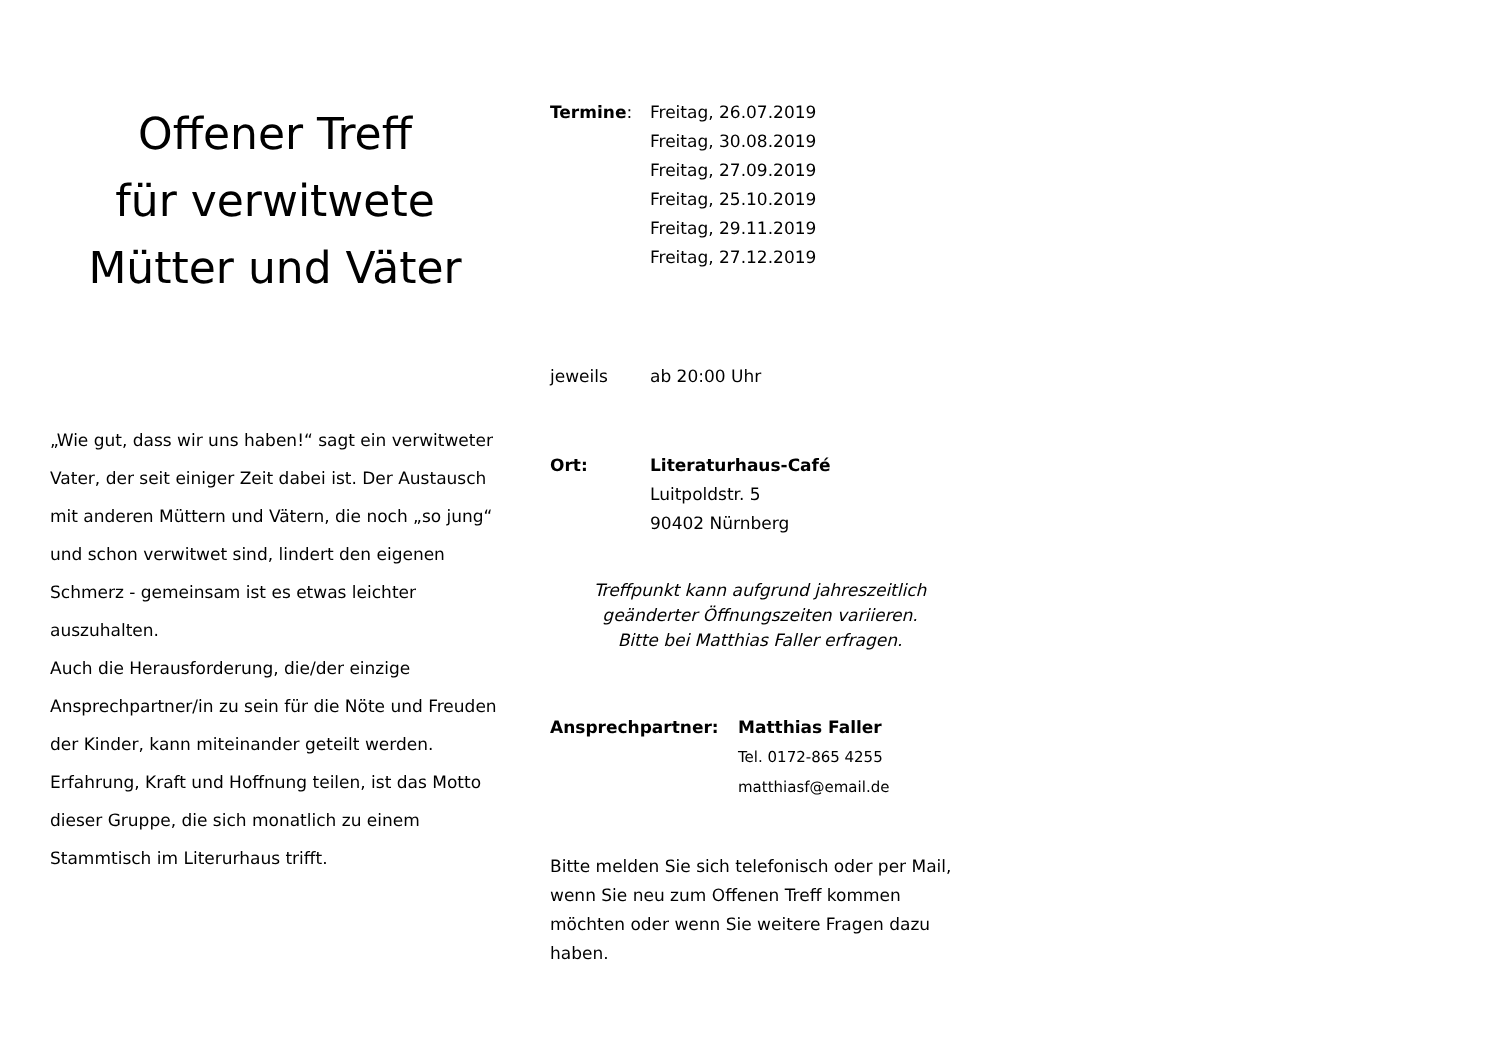Offener Treff
für verwitwete
Mütter und Väter
„Wie gut, dass wir uns haben!“ sagt ein verwitweter Vater, der seit einiger Zeit dabei ist. Der Austausch mit anderen Müttern und Vätern, die noch „so jung“ und schon verwitwet sind, lindert den eigenen Schmerz - gemeinsam ist es etwas leichter auszuhalten.
Auch die Herausforderung, die/der einzige Ansprechpartner/in zu sein für die Nöte und Freuden der Kinder, kann miteinander geteilt werden.
Erfahrung, Kraft und Hoffnung teilen, ist das Motto dieser Gruppe, die sich monatlich zu einem Stammtisch im Literurhaus trifft.
Termine: Freitag, 26.07.2019
Freitag, 30.08.2019
Freitag, 27.09.2019
Freitag, 25.10.2019
Freitag, 29.11.2019
Freitag, 27.12.2019
jeweils ab 20:00 Uhr
Ort: Literaturhaus-Café
Luitpoldstr. 5
90402 Nürnberg
Treffpunkt kann aufgrund jahreszeitlich
geänderter Öffnungszeiten variieren.
Bitte bei Matthias Faller erfragen.
Ansprechpartner: Matthias Faller
Tel. 0172-865 4255
matthiasf@email.de
Bitte melden Sie sich telefonisch oder per Mail, wenn Sie neu zum Offenen Treff kommen möchten oder wenn Sie weitere Fragen dazu haben.